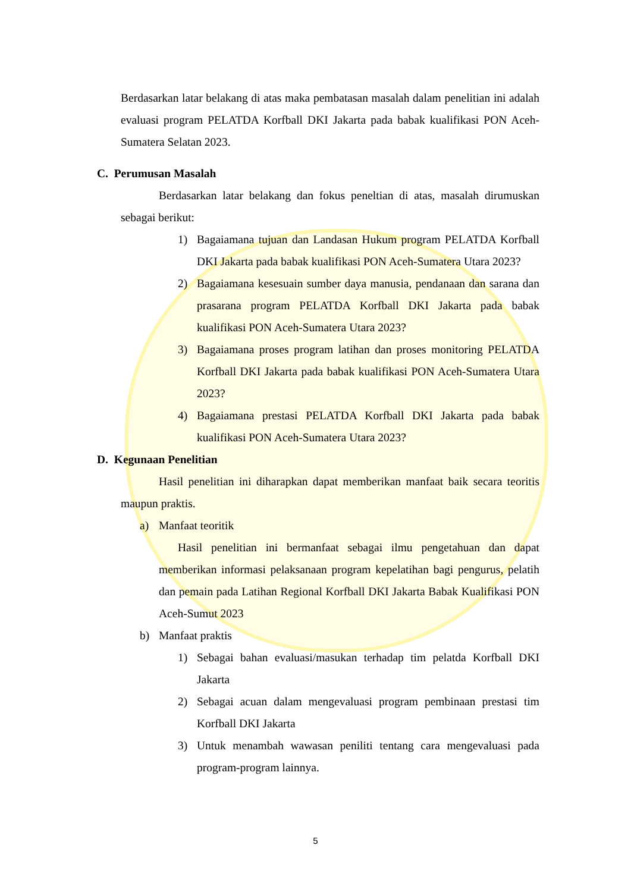Berdasarkan latar belakang di atas maka pembatasan masalah dalam penelitian ini adalah evaluasi program PELATDA Korfball DKI Jakarta pada babak kualifikasi PON Aceh-Sumatera Selatan 2023.
C. Perumusan Masalah
Berdasarkan latar belakang dan fokus peneltian di atas, masalah dirumuskan sebagai berikut:
1) Bagaiamana tujuan dan Landasan Hukum program PELATDA Korfball DKI Jakarta pada babak kualifikasi PON Aceh-Sumatera Utara 2023?
2) Bagaiamana kesesuain sumber daya manusia, pendanaan dan sarana dan prasarana program PELATDA Korfball DKI Jakarta pada babak kualifikasi PON Aceh-Sumatera Utara 2023?
3) Bagaiamana proses program latihan dan proses monitoring PELATDA Korfball DKI Jakarta pada babak kualifikasi PON Aceh-Sumatera Utara 2023?
4) Bagaiamana prestasi PELATDA Korfball DKI Jakarta pada babak kualifikasi PON Aceh-Sumatera Utara 2023?
D. Kegunaan Penelitian
Hasil penelitian ini diharapkan dapat memberikan manfaat baik secara teoritis maupun praktis.
a) Manfaat teoritik
Hasil penelitian ini bermanfaat sebagai ilmu pengetahuan dan dapat memberikan informasi pelaksanaan program kepelatihan bagi pengurus, pelatih dan pemain pada Latihan Regional Korfball DKI Jakarta Babak Kualifikasi PON Aceh-Sumut 2023
b) Manfaat praktis
1) Sebagai bahan evaluasi/masukan terhadap tim pelatda Korfball DKI Jakarta
2) Sebagai acuan dalam mengevaluasi program pembinaan prestasi tim Korfball DKI Jakarta
3) Untuk menambah wawasan peniliti tentang cara mengevaluasi pada program-program lainnya.
5